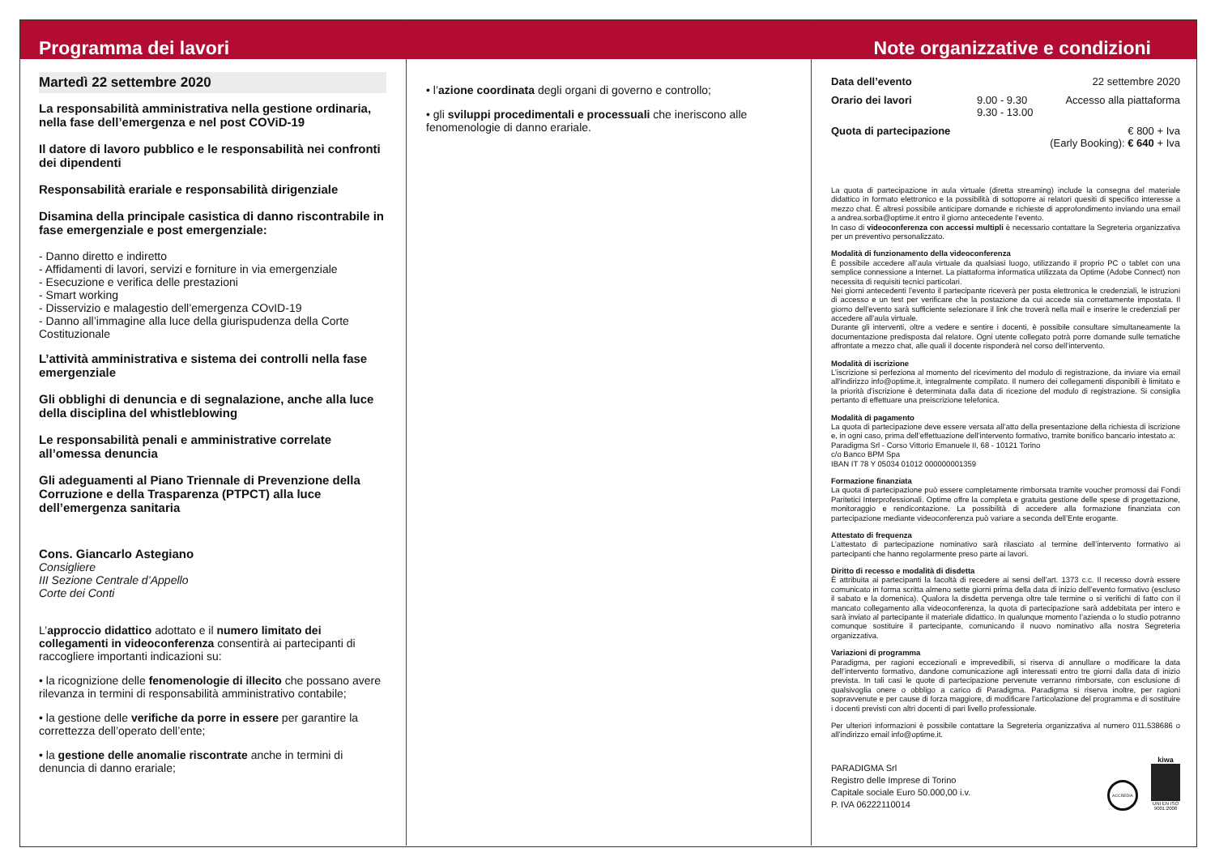Programma dei lavori
Martedì 22 settembre 2020
La responsabilità amministrativa nella gestione ordinaria, nella fase dell’emergenza e nel post COViD-19
Il datore di lavoro pubblico e le responsabilità nei confronti dei dipendenti
Responsabilità erariale e responsabilità dirigenziale
Disamina della principale casistica di danno riscontrabile in fase emergenziale e post emergenziale:
- Danno diretto e indiretto
- Affidamenti di lavori, servizi e forniture in via emergenziale
- Esecuzione e verifica delle prestazioni
- Smart working
- Disservizio e malagestio dell’emergenza COvID-19
- Danno all’immagine alla luce della giurispudenza della Corte Costituzionale
L’attività amministrativa e sistema dei controlli nella fase emergenziale
Gli obblighi di denuncia e di segnalazione, anche alla luce della disciplina del whistleblowing
Le responsabilità penali e amministrative correlate all’omessa denuncia
Gli adeguamenti al Piano Triennale di Prevenzione della Corruzione e della Trasparenza (PTPCT) alla luce dell’emergenza sanitaria
Cons. Giancarlo Astegiano
Consigliere
III Sezione Centrale d’Appello
Corte dei Conti
L’approccio didattico adottato e il numero limitato dei collegamenti in videoconferenza consentirà ai partecipanti di raccogliere importanti indicazioni su:
• la ricognizione delle fenomenologie di illecito che possano avere rilevanza in termini di responsabilità amministrativo contabile;
• la gestione delle verifiche da porre in essere per garantire la correttezza dell’operato dell’ente;
• la gestione delle anomalie riscontrate anche in termini di denuncia di danno erariale;
• l’azione coordinata degli organi di governo e controllo;
• gli sviluppi procedimentali e processuali che ineriscono alle fenomenologie di danno erariale.
Note organizzative e condizioni
Data dell’evento 22 settembre 2020
Orario dei lavori 9.00 - 9.30
9.30 - 13.00 Accesso alla piattaforma
Quota di partecipazione € 800 + Iva
(Early Booking): € 640 + Iva
La quota di partecipazione in aula virtuale (diretta streaming) include la consegna del materiale didattico in formato elettronico e la possibilità di sottoporre ai relatori quesiti di specifico interesse a mezzo chat. È altresì possibile anticipare domande e richieste di approfondimento inviando una email a andrea.sorba@optime.it entro il giorno antecedente l’evento.
In caso di videoconferenza con accessi multipli è necessario contattare la Segreteria organizzativa per un preventivo personalizzato.
Modalità di funzionamento della videoconferenza
È possibile accedere all’aula virtuale da qualsiasi luogo, utilizzando il proprio PC o tablet con una semplice connessione a Internet. La piattaforma informatica utilizzata da Optime (Adobe Connect) non necessita di requisiti tecnici particolari.
Nei giorni antecedenti l’evento il partecipante riceverà per posta elettronica le credenziali, le istruzioni di accesso e un test per verificare che la postazione da cui accede sia correttamente impostata. Il giorno dell’evento sarà sufficiente selezionare il link che troverà nella mail e inserire le credenziali per accedere all’aula virtuale.
Durante gli interventi, oltre a vedere e sentire i docenti, è possibile consultare simultaneamente la documentazione predisposta dal relatore. Ogni utente collegato potrà porre domande sulle tematiche affrontate a mezzo chat, alle quali il docente risponderà nel corso dell’intervento.
Modalità di iscrizione
L’iscrizione si perfeziona al momento del ricevimento del modulo di registrazione, da inviare via email all’indirizzo info@optime.it, integralmente compilato. Il numero dei collegamenti disponibili è limitato e la priorità d’iscrizione è determinata dalla data di ricezione del modulo di registrazione. Si consiglia pertanto di effettuare una preiscrizione telefonica.
Modalità di pagamento
La quota di partecipazione deve essere versata all’atto della presentazione della richiesta di iscrizione e, in ogni caso, prima dell’effettuazione dell’intervento formativo, tramite bonifico bancario intestato a:
Paradigma Srl - Corso Vittorio Emanuele II, 68 - 10121 Torino
c/o Banco BPM Spa
IBAN IT 78 Y 05034 01012 000000001359
Formazione finanziata
La quota di partecipazione può essere completamente rimborsata tramite voucher promossi dai Fondi Paritetici Interprofessionali. Optime offre la completa e gratuita gestione delle spese di progettazione, monitoraggio e rendicontazione. La possibilità di accedere alla formazione finanziata con partecipazione mediante videoconferenza può variare a seconda dell’Ente erogante.
Attestato di frequenza
L’attestato di partecipazione nominativo sarà rilasciato al termine dell’intervento formativo ai partecipanti che hanno regolarmente preso parte ai lavori.
Diritto di recesso e modalità di disdetta
È attribuita ai partecipanti la facoltà di recedere ai sensi dell’art. 1373 c.c. Il recesso dovrà essere comunicato in forma scritta almeno sette giorni prima della data di inizio dell’evento formativo (escluso il sabato e la domenica). Qualora la disdetta pervenga oltre tale termine o si verifichi di fatto con il mancato collegamento alla videoconferenza, la quota di partecipazione sarà addebitata per intero e sarà inviato al partecipante il materiale didattico. In qualunque momento l’azienda o lo studio potranno comunque sostituire il partecipante, comunicando il nuovo nominativo alla nostra Segreteria organizzativa.
Variazioni di programma
Paradigma, per ragioni eccezionali e imprevedibili, si riserva di annullare o modificare la data dell’intervento formativo, dandone comunicazione agli interessati entro tre giorni dalla data di inizio prevista. In tali casi le quote di partecipazione pervenute verranno rimborsate, con esclusione di qualsivoglia onere o obbligo a carico di Paradigma. Paradigma si riserva inoltre, per ragioni sopravvenute e per cause di forza maggiore, di modificare l’articolazione del programma e di sostituire i docenti previsti con altri docenti di pari livello professionale.
Per ulteriori informazioni è possibile contattare la Segreteria organizzativa al numero 011.538686 o all’indirizzo email info@optime.it.
PARADIGMA Srl
Registro delle Imprese di Torino
Capitale sociale Euro 50.000,00 i.v.
P. IVA 06222110014
ACCREDIA
kiwa
UNI EN ISO 9001:2008